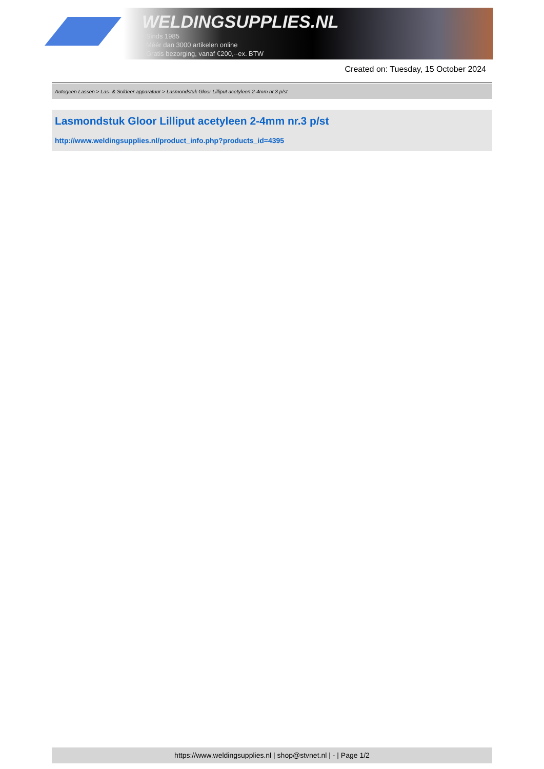WELDINGSUPPLIES.NL
- Sinds 1985
- Méér dan 3000 artikelen online
- Gratis bezorging, vanaf €200,--ex. BTW
Created on: Tuesday, 15 October 2024
Autogeen Lassen > Las- & Soldeer apparatuur > Lasmondstuk Gloor Lilliput acetyleen 2-4mm nr.3 p/st
Lasmondstuk Gloor Lilliput acetyleen 2-4mm nr.3 p/st
http://www.weldingsupplies.nl/product_info.php?products_id=4395
https://www.weldingsupplies.nl | shop@stvnet.nl | - | Page 1/2